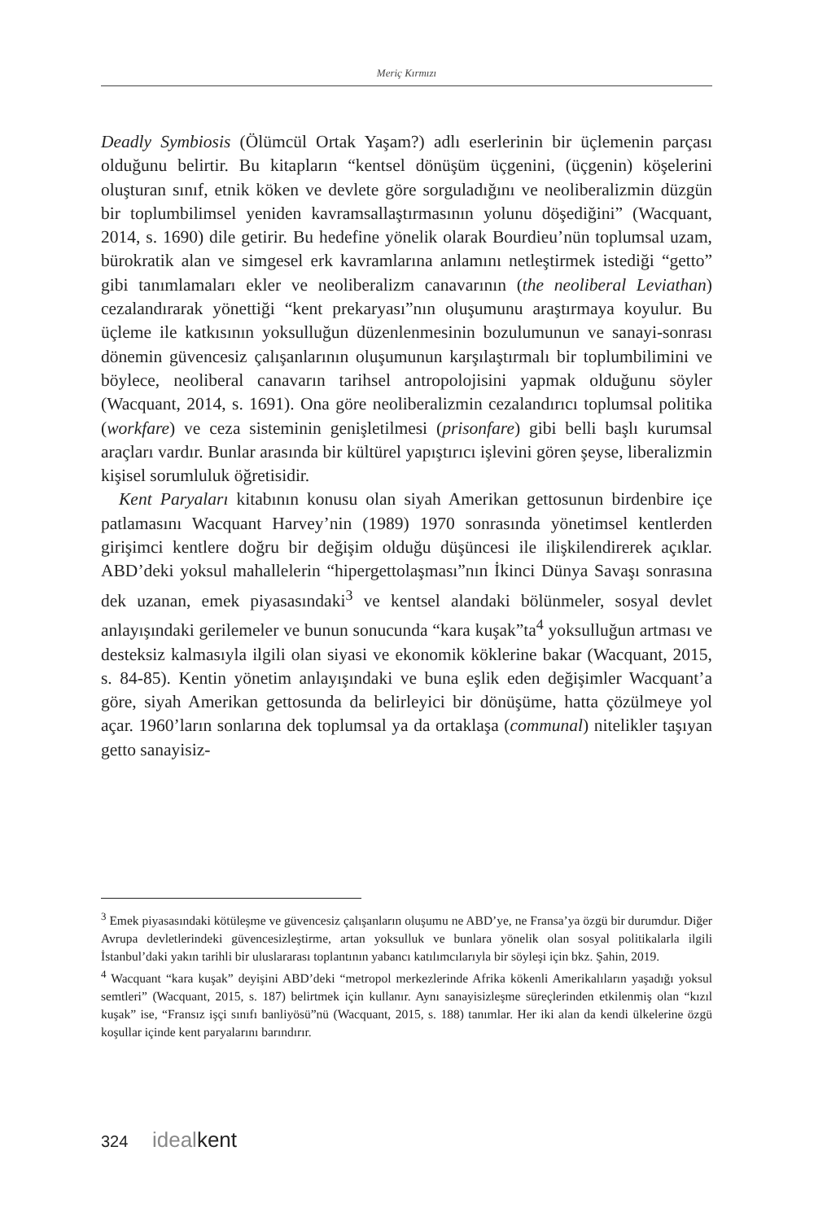Meriç Kırmızı
Deadly Symbiosis (Ölümcül Ortak Yaşam?) adlı eserlerinin bir üçlemenin parçası olduğunu belirtir. Bu kitapların “kentsel dönüşüm üçgenini, (üçgenin) köşelerini oluşturan sınıf, etnik köken ve devlete göre sorguladığını ve neoliberalizmin düzgün bir toplumbilimsel yeniden kavramsallaştırmasının yolunu döşediğini” (Wacquant, 2014, s. 1690) dile getirir. Bu hedefine yönelik olarak Bourdieu’nün toplumsal uzam, bürokratik alan ve simgesel erk kavramlarına anlamını netleştirmek istediği “getto” gibi tanımlamaları ekler ve neoliberalizm canavarının (the neoliberal Leviathan) cezalandırarak yönettiği “kent prekaryası”nın oluşumunu araştırmaya koyulur. Bu üçleme ile katkısının yoksulluğun düzenlenmesinin bozulumunun ve sanayi-sonrası dönemin güvencesiz çalışanlarının oluşumunun karşılaştırmalı bir toplumbilimini ve böylece, neoliberal canavarın tarihsel antropolojisini yapmak olduğunu söyler (Wacquant, 2014, s. 1691). Ona göre neoliberalizmin cezalandırıcı toplumsal politika (workfare) ve ceza sisteminin genişletilmesi (prisonfare) gibi belli başlı kurumsal araçları vardır. Bunlar arasında bir kültürel yapıştırıcı işlevini gören şeyse, liberalizmin kişisel sorumluluk öğretisidir.
Kent Paryaları kitabının konusu olan siyah Amerikan gettosunun birdenbire içe patlamasını Wacquant Harvey’nin (1989) 1970 sonrasında yönetimsel kentlerden girişimci kentlere doğru bir değişim olduğu düşüncesi ile ilişkilendirerek açıklar. ABD’deki yoksul mahallelerin “hipergettolaşması”nın İkinci Dünya Savaşı sonrasına dek uzanan, emek piyasasındaki<sup>3</sup> ve kentsel alandaki bölünmeler, sosyal devlet anlayışındaki gerilemeler ve bunun sonucunda “kara kuşak”ta<sup>4</sup> yoksulluğun artması ve desteksiz kalmasıyla ilgili olan siyasi ve ekonomik köklerine bakar (Wacquant, 2015, s. 84-85). Kentin yönetim anlayışındaki ve buna eşlik eden değişimler Wacquant’a göre, siyah Amerikan gettosunda da belirleyici bir dönüşüme, hatta çözülmeye yol açar. 1960’ların sonlarına dek toplumsal ya da ortaklaşa (communal) nitelikler taşıyan getto sanayisiz-
<sup>3</sup> Emek piyasasındaki kötüleşme ve güvencesiz çalışanların oluşumu ne ABD’ye, ne Fransa’ya özgü bir durumdur. Diğer Avrupa devletlerindeki güvencesizleştirme, artan yoksulluk ve bunlara yönelik olan sosyal politikalarla ilgili İstanbul’daki yakın tarihli bir uluslararası toplantının yabancı katılımcılarıyla bir söyleşi için bkz. Şahin, 2019.
<sup>4</sup> Wacquant “kara kuşak” deyişini ABD’deki “metropol merkezlerinde Afrika kökenli Amerikalıların yaşadığı yoksul semtleri” (Wacquant, 2015, s. 187) belirtmek için kullanır. Aynı sanayisizleşme süreçlerinden etkilenmiş olan “kızıl kuşak” ise, “Fransız işçi sınıfı banliyösü”nü (Wacquant, 2015, s. 188) tanımlar. Her iki alan da kendi ülkelerine özgü koşullar içinde kent paryalarını barındırır.
324 idealkent